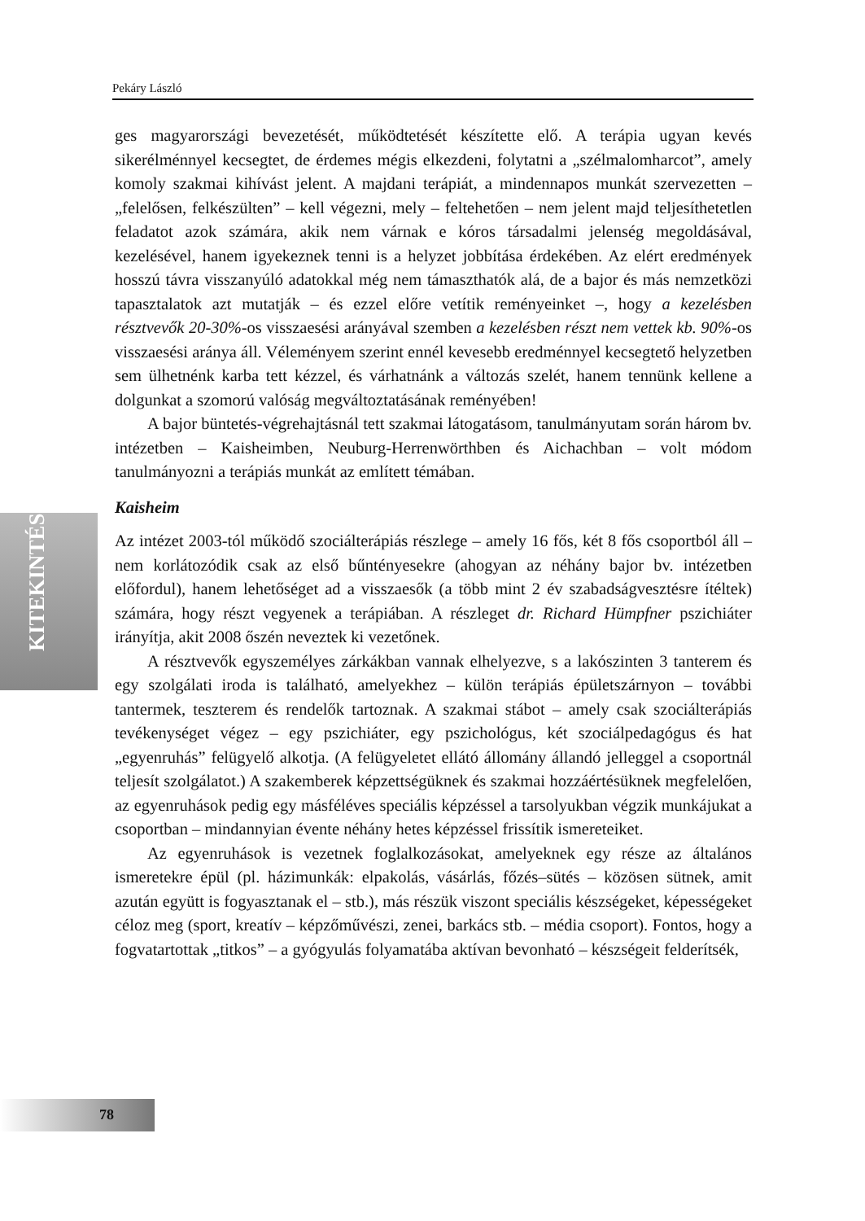Pekáry László
KITEKINTÉS
ges magyarországi bevezetését, működtetését készítette elő. A terápia ugyan kevés sikerélménnyel kecsegtet, de érdemes mégis elkezdeni, folytatni a „szélmalomharcot”, amely komoly szakmai kihívást jelent. A majdani terápiát, a mindennapos munkát szervezetten – „felelősen, felkészülten” – kell végezni, mely – feltehetően – nem jelent majd teljesíthetetlen feladatot azok számára, akik nem várnak e kóros társadalmi jelenség megoldásával, kezelésével, hanem igyekeznek tenni is a helyzet jobbítása érdekében. Az elért eredmények hosszú távra visszanyúló adatokkal még nem támaszthatók alá, de a bajor és más nemzetközi tapasztalatok azt mutatják – és ezzel előre vetítik reményeinket –, hogy a kezelésben résztvevők 20-30%-os visszaesési arányával szemben a kezelésben részt nem vettek kb. 90%-os visszaesési aránya áll. Véleményem szerint ennél kevesebb eredménnyel kecsegtető helyzetben sem ülhetnénk karba tett kézzel, és várhatnánk a változás szelét, hanem tennünk kellene a dolgunkat a szomorú valóság megváltoztatásának reményében!
A bajor büntetés-végrehajtásnál tett szakmai látogatásom, tanulmányutam során három bv. intézetben – Kaisheimben, Neuburg-Herrenwörthben és Aichachban – volt módom tanulmányozni a terápiás munkát az említett témában.
Kaisheim
Az intézet 2003-tól működő szociálterápiás részlege – amely 16 fős, két 8 fős csoportból áll – nem korlátozódik csak az első bűntényesekre (ahogyan az néhány bajor bv. intézetben előfordul), hanem lehetőséget ad a visszaesők (a több mint 2 év szabadságvesztésre ítéltek) számára, hogy részt vegyenek a terápiában. A részleget dr. Richard Hümpfner pszichiáter irányítja, akit 2008 őszén neveztek ki vezetőnek.
A résztvevők egyszemélyes zárkákban vannak elhelyezve, s a lakószinten 3 tanterem és egy szolgálati iroda is található, amelyekhez – külön terápiás épületszárnyon – további tantermek, teszterem és rendelők tartoznak. A szakmai stábot – amely csak szociálterápiás tevékenységet végez – egy pszichiáter, egy pszichológus, két szociálpedagógus és hat „egyenruhás” felügyelő alkotja. (A felügyeletet ellátó állomány állandó jelleggel a csoportnál teljesít szolgálatot.) A szakemberek képzettségüknek és szakmai hozzáértésüknek megfelelően, az egyenruhások pedig egy másféléves speciális képzéssel a tarsolyukban végzik munkájukat a csoportban – mindannyian évente néhány hetes képzéssel frissítik ismereteiket.
Az egyenruhások is vezetnek foglalkozásokat, amelyeknek egy része az általános ismeretekre épül (pl. házimunkák: elpakolás, vásárlás, főzés–sütés – közösen sütnek, amit azután együtt is fogyasztanak el – stb.), más részük viszont speciális készségeket, képességeket céloz meg (sport, kreatív – képzőművészi, zenei, barkács stb. – média csoport). Fontos, hogy a fogvatartottak „titkos” – a gyógyulás folyamatába aktívan bevonható – készségeit felderítsék,
78